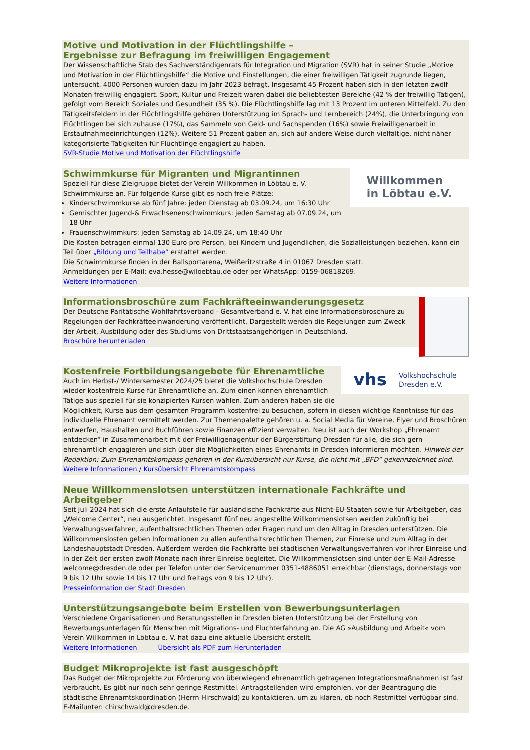Motive und Motivation in der Flüchtlingshilfe –
Ergebnisse zur Befragung im freiwilligen Engagement
Der Wissenschaftliche Stab des Sachverständigenrats für Integration und Migration (SVR) hat in seiner Studie „Motive und Motivation in der Flüchtlingshilfe“ die Motive und Einstellungen, die einer freiwilligen Tätigkeit zugrunde liegen, untersucht. 4000 Personen wurden dazu im Jahr 2023 befragt. Insgesamt 45 Prozent haben sich in den letzten zwölf Monaten freiwillig engagiert. Sport, Kultur und Freizeit waren dabei die beliebtesten Bereiche (42 % der freiwillig Tätigen), gefolgt vom Bereich Soziales und Gesundheit (35 %). Die Flüchtlingshilfe lag mit 13 Prozent im unteren Mittelfeld. Zu den Tätigkeitsfeldern in der Flüchtlingshilfe gehören Unterstützung im Sprach- und Lernbereich (24%), die Unterbringung von Flüchtlingen bei sich zuhause (17%), das Sammeln von Geld- und Sachspenden (16%) sowie Freiwilligenarbeit in Erstaufnahmeeinrichtungen (12%). Weitere 51 Prozent gaben an, sich auf andere Weise durch vielfältige, nicht näher kategorisierte Tätigkeiten für Flüchtlinge engagiert zu haben.
SVR-Studie Motive und Motivation der Flüchtlingshilfe
Willkommen
in Löbtau e.V.
Schwimmkurse für Migranten und Migrantinnen
Speziell für diese Zielgruppe bietet der Verein Willkommen in Löbtau e. V. Schwimmkurse an. Für folgende Kurse gibt es noch freie Plätze:
Kinderschwimmkurse ab fünf Jahre: jeden Dienstag ab 03.09.24, um 16:30 Uhr
Gemischter Jugend-& Erwachsenenschwimmkurs: jeden Samstag ab 07.09.24, um 18 Uhr
Frauenschwimmkurs: jeden Samstag ab 14.09.24, um 18:40 Uhr
Die Kosten betragen einmal 130 Euro pro Person, bei Kindern und Jugendlichen, die Sozialleistungen beziehen, kann ein Teil über „Bildung und Teilhabe“ erstattet werden.
Die Schwimmkurse finden in der Ballsportarena, Weißeritzstraße 4 in 01067 Dresden statt.
Anmeldungen per E-Mail: eva.hesse@wiloebtau.de oder per WhatsApp: 0159-06818269.
Weitere Informationen
Informationsbroschüre zum Fachkräfteeinwanderungsgesetz
Der Deutsche Paritätische Wohlfahrtsverband - Gesamtverband e. V. hat eine Informationsbroschüre zu Regelungen der Fachkräfteeinwanderung veröffentlicht. Dargestellt werden die Regelungen zum Zweck der Arbeit, Ausbildung oder des Studiums von Drittstaatsangehörigen in Deutschland.
Broschüre herunterladen
vhs Volkshochschule
Dresden e.V.
Kostenfreie Fortbildungsangebote für Ehrenamtliche
Auch im Herbst-/ Wintersemester 2024/25 bietet die Volkshochschule Dresden wieder kostenfreie Kurse für Ehrenamtliche an. Zum einen können ehrenamtlich Tätige aus speziell für sie konzipierten Kursen wählen. Zum anderen haben sie die Möglichkeit, Kurse aus dem gesamten Programm kostenfrei zu besuchen, sofern in diesen wichtige Kenntnisse für das individuelle Ehrenamt vermittelt werden. Zur Themenpalette gehören u. a. Social Media für Vereine, Flyer und Broschüren entwerfen, Haushalten und Buchführen sowie Finanzen effizient verwalten. Neu ist auch der Workshop „Ehrenamt entdecken“ in Zusammenarbeit mit der Freiwilligenagentur der Bürgerstiftung Dresden für alle, die sich gern ehrenamtlich engagieren und sich über die Möglichkeiten eines Ehrenamts in Dresden informieren möchten. Hinweis der Redaktion: Zum Ehrenamtskompass gehören in der Kursübersicht nur Kurse, die nicht mit „BFD“ gekennzeichnet sind.
Weitere Informationen / Kursübersicht Ehrenamtskompass
Neue Willkommenslotsen unterstützen internationale Fachkräfte und Arbeitgeber
Seit Juli 2024 hat sich die erste Anlaufstelle für ausländische Fachkräfte aus Nicht-EU-Staaten sowie für Arbeitgeber, das „Welcome Center“, neu ausgerichtet. Insgesamt fünf neu angestellte Willkommenslotsen werden zukünftig bei Verwaltungsverfahren, aufenthaltsrechtlichen Themen oder Fragen rund um den Alltag in Dresden unterstützen. Die Willkommenslosten geben Informationen zu allen aufenthaltsrechtlichen Themen, zur Einreise und zum Alltag in der Landeshauptstadt Dresden. Außerdem werden die Fachkräfte bei städtischen Verwaltungsverfahren vor ihrer Einreise und in der Zeit der ersten zwölf Monate nach ihrer Einreise begleitet. Die Willkommenslotsen sind unter der E-Mail-Adresse welcome@dresden.de oder per Telefon unter der Servicenummer 0351-4886051 erreichbar (dienstags, donnerstags von 9 bis 12 Uhr sowie 14 bis 17 Uhr und freitags von 9 bis 12 Uhr).
Presseinformation der Stadt Dresden
Unterstützungsangebote beim Erstellen von Bewerbungsunterlagen
Verschiedene Organisationen und Beratungsstellen in Dresden bieten Unterstützung bei der Erstellung von Bewerbungsunterlagen für Menschen mit Migrations- und Fluchterfahrung an. Die AG »Ausbildung und Arbeit« vom Verein Willkommen in Löbtau e. V. hat dazu eine aktuelle Übersicht erstellt.
Weitere Informationen Übersicht als PDF zum Herunterladen
Budget Mikroprojekte ist fast ausgeschöpft
Das Budget der Mikroprojekte zur Förderung von überwiegend ehrenamtlich getragenen Integrationsmaßnahmen ist fast verbraucht. Es gibt nur noch sehr geringe Restmittel. Antragstellenden wird empfohlen, vor der Beantragung die städtische Ehrenamtskoordination (Herrn Hirschwald) zu kontaktieren, um zu klären, ob noch Restmittel verfügbar sind. E-Mailunter: chirschwald@dresden.de.